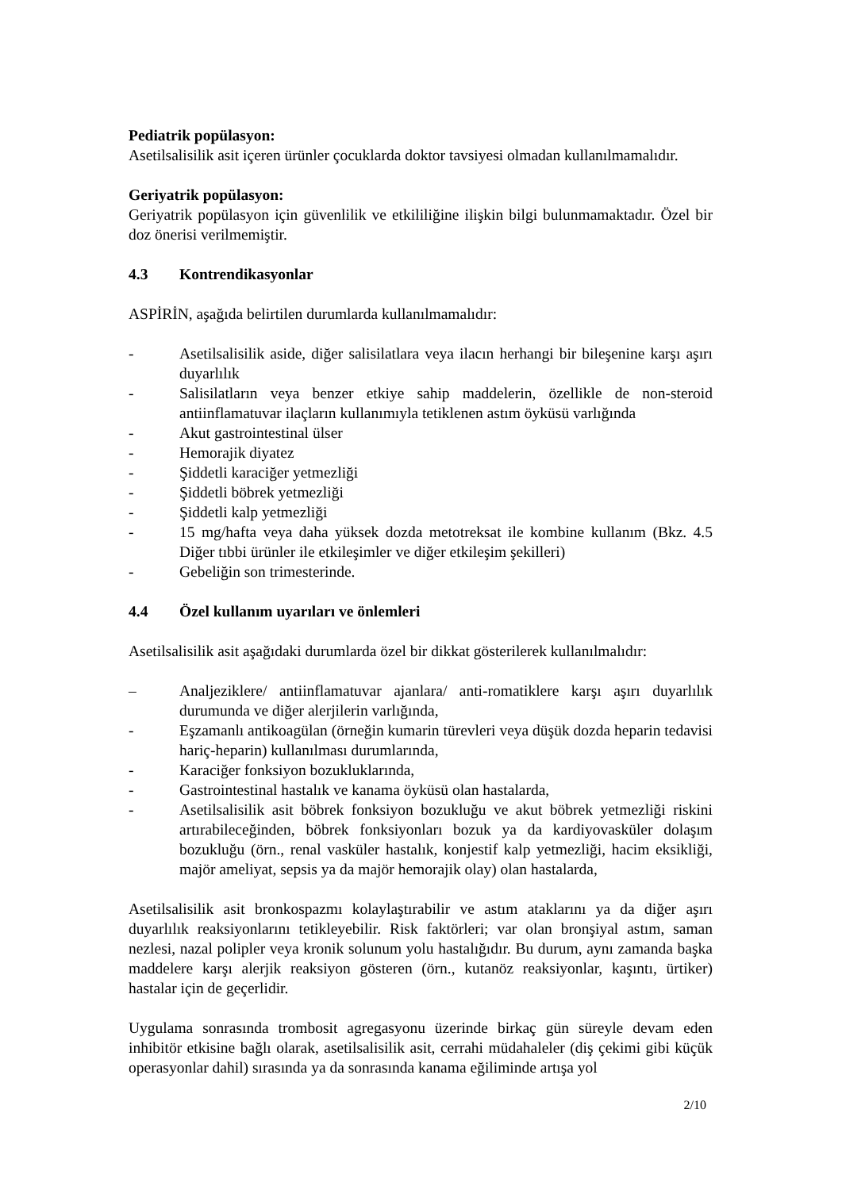Pediatrik popülasyon:
Asetilsalisilik asit içeren ürünler çocuklarda doktor tavsiyesi olmadan kullanılmamalıdır.
Geriyatrik popülasyon:
Geriyatrik popülasyon için güvenlilik ve etkililiğine ilişkin bilgi bulunmamaktadır. Özel bir doz önerisi verilmemiştir.
4.3 Kontrendikasyonlar
ASPİRİN, aşağıda belirtilen durumlarda kullanılmamalıdır:
- Asetilsalisilik aside, diğer salisilatlara veya ilacın herhangi bir bileşenine karşı aşırı duyarlılık
- Salisilatların veya benzer etkiye sahip maddelerin, özellikle de non-steroid antiinflamatuvar ilaçların kullanımıyla tetiklenen astım öyküsü varlığında
- Akut gastrointestinal ülser
- Hemorajik diyatez
- Şiddetli karaciğer yetmezliği
- Şiddetli böbrek yetmezliği
- Şiddetli kalp yetmezliği
- 15 mg/hafta veya daha yüksek dozda metotreksat ile kombine kullanım (Bkz. 4.5 Diğer tıbbi ürünler ile etkileşimler ve diğer etkileşim şekilleri)
- Gebeliğin son trimesterinde.
4.4 Özel kullanım uyarıları ve önlemleri
Asetilsalisilik asit aşağıdaki durumlarda özel bir dikkat gösterilerek kullanılmalıdır:
– Analjeziklere/ antiinflamatuvar ajanlara/ anti-romatiklere karşı aşırı duyarlılık durumunda ve diğer alerjilerin varlığında,
- Eşzamanlı antikoagülan (örneğin kumarin türevleri veya düşük dozda heparin tedavisi hariç-heparin) kullanılması durumlarında,
- Karaciğer fonksiyon bozukluklarında,
- Gastrointestinal hastalık ve kanama öyküsü olan hastalarda,
- Asetilsalisilik asit böbrek fonksiyon bozukluğu ve akut böbrek yetmezliği riskini artırabileceğinden, böbrek fonksiyonları bozuk ya da kardiyovasküler dolaşım bozukluğu (örn., renal vasküler hastalık, konjestif kalp yetmezliği, hacim eksikliği, majör ameliyat, sepsis ya da majör hemorajik olay) olan hastalarda,
Asetilsalisilik asit bronkospazmı kolaylaştırabilir ve astım ataklarını ya da diğer aşırı duyarlılık reaksiyonlarını tetikleyebilir. Risk faktörleri; var olan bronşiyal astım, saman nezlesi, nazal polipler veya kronik solunum yolu hastalığıdır. Bu durum, aynı zamanda başka maddelere karşı alerjik reaksiyon gösteren (örn., kutanöz reaksiyonlar, kaşıntı, ürtiker) hastalar için de geçerlidir.
Uygulama sonrasında trombosit agregasyonu üzerinde birkaç gün süreyle devam eden inhibitör etkisine bağlı olarak, asetilsalisilik asit, cerrahi müdahaleler (diş çekimi gibi küçük operasyonlar dahil) sırasında ya da sonrasında kanama eğiliminde artışa yol
2/10